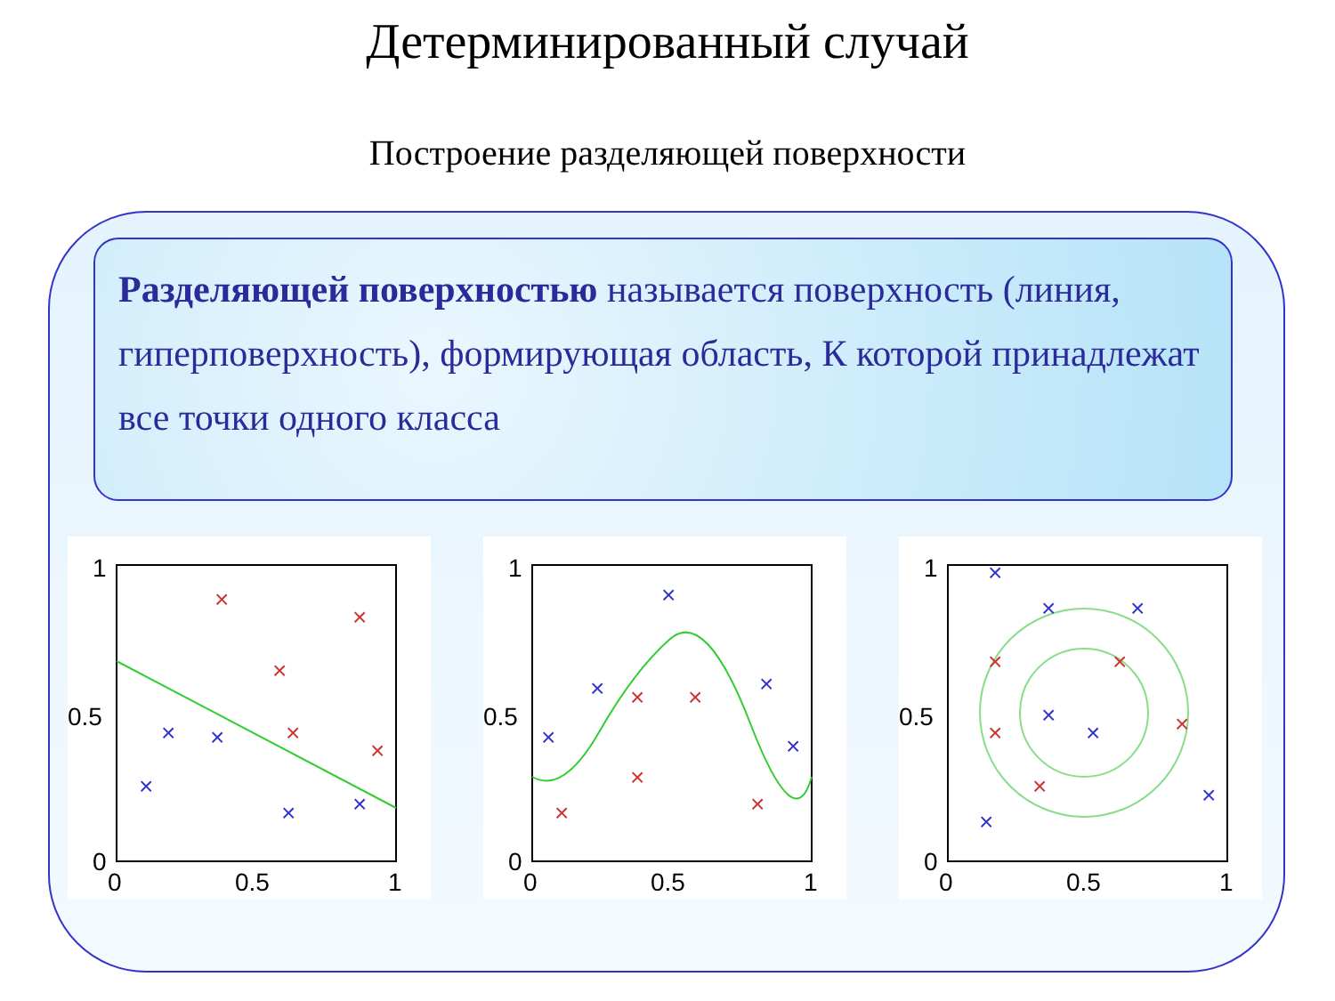Детерминированный случай
Построение разделяющей поверхности
Разделяющей поверхностью называется поверхность (линия, гиперповерхность), формирующая область, К которой принадлежат все точки одного класса
×
×
×
×
×
×
×
×
×
×
1
0.5
0
0
0.5
1
×
×
×
×
×
×
×
×
×
×
1
0.5
0
0
0.5
1
×
×
×
×
×
×
×
×
×
×
×
×
1
0.5
0
0
0.5
1